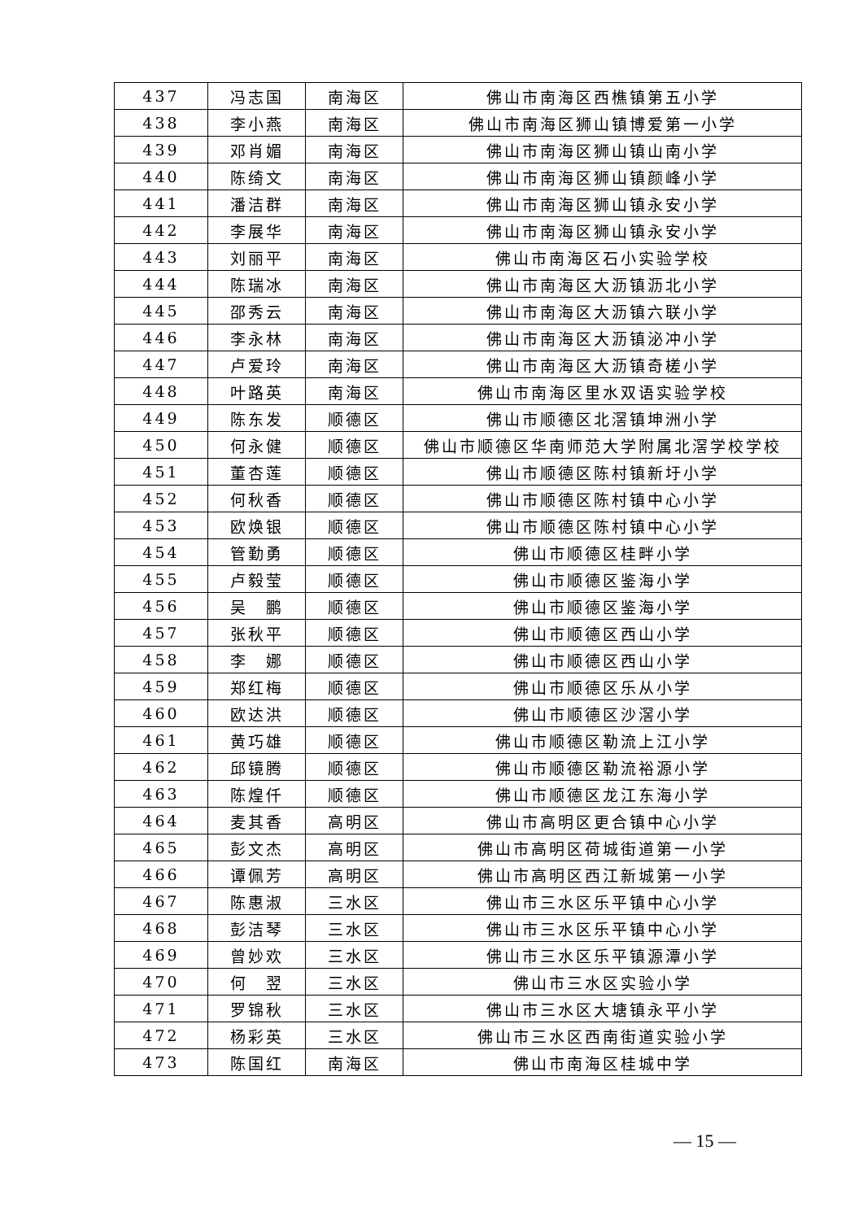| 437 | 冯志国 | 南海区 | 佛山市南海区西樵镇第五小学 |
| 438 | 李小燕 | 南海区 | 佛山市南海区狮山镇博爱第一小学 |
| 439 | 邓肖媚 | 南海区 | 佛山市南海区狮山镇山南小学 |
| 440 | 陈绮文 | 南海区 | 佛山市南海区狮山镇颜峰小学 |
| 441 | 潘洁群 | 南海区 | 佛山市南海区狮山镇永安小学 |
| 442 | 李展华 | 南海区 | 佛山市南海区狮山镇永安小学 |
| 443 | 刘丽平 | 南海区 | 佛山市南海区石小实验学校 |
| 444 | 陈瑞冰 | 南海区 | 佛山市南海区大沥镇沥北小学 |
| 445 | 邵秀云 | 南海区 | 佛山市南海区大沥镇六联小学 |
| 446 | 李永林 | 南海区 | 佛山市南海区大沥镇泌冲小学 |
| 447 | 卢爱玲 | 南海区 | 佛山市南海区大沥镇奇槎小学 |
| 448 | 叶路英 | 南海区 | 佛山市南海区里水双语实验学校 |
| 449 | 陈东发 | 顺德区 | 佛山市顺德区北滘镇坤洲小学 |
| 450 | 何永健 | 顺德区 | 佛山市顺德区华南师范大学附属北滘学校学校 |
| 451 | 董杏莲 | 顺德区 | 佛山市顺德区陈村镇新圩小学 |
| 452 | 何秋香 | 顺德区 | 佛山市顺德区陈村镇中心小学 |
| 453 | 欧焕银 | 顺德区 | 佛山市顺德区陈村镇中心小学 |
| 454 | 管勤勇 | 顺德区 | 佛山市顺德区桂畔小学 |
| 455 | 卢毅莹 | 顺德区 | 佛山市顺德区鉴海小学 |
| 456 | 吴 鹏 | 顺德区 | 佛山市顺德区鉴海小学 |
| 457 | 张秋平 | 顺德区 | 佛山市顺德区西山小学 |
| 458 | 李 娜 | 顺德区 | 佛山市顺德区西山小学 |
| 459 | 郑红梅 | 顺德区 | 佛山市顺德区乐从小学 |
| 460 | 欧达洪 | 顺德区 | 佛山市顺德区沙滘小学 |
| 461 | 黄巧雄 | 顺德区 | 佛山市顺德区勒流上江小学 |
| 462 | 邱镜腾 | 顺德区 | 佛山市顺德区勒流裕源小学 |
| 463 | 陈煌仟 | 顺德区 | 佛山市顺德区龙江东海小学 |
| 464 | 麦其香 | 高明区 | 佛山市高明区更合镇中心小学 |
| 465 | 彭文杰 | 高明区 | 佛山市高明区荷城街道第一小学 |
| 466 | 谭佩芳 | 高明区 | 佛山市高明区西江新城第一小学 |
| 467 | 陈惠淑 | 三水区 | 佛山市三水区乐平镇中心小学 |
| 468 | 彭洁琴 | 三水区 | 佛山市三水区乐平镇中心小学 |
| 469 | 曾妙欢 | 三水区 | 佛山市三水区乐平镇源潭小学 |
| 470 | 何 翌 | 三水区 | 佛山市三水区实验小学 |
| 471 | 罗锦秋 | 三水区 | 佛山市三水区大塘镇永平小学 |
| 472 | 杨彩英 | 三水区 | 佛山市三水区西南街道实验小学 |
| 473 | 陈国红 | 南海区 | 佛山市南海区桂城中学 |
— 15 —